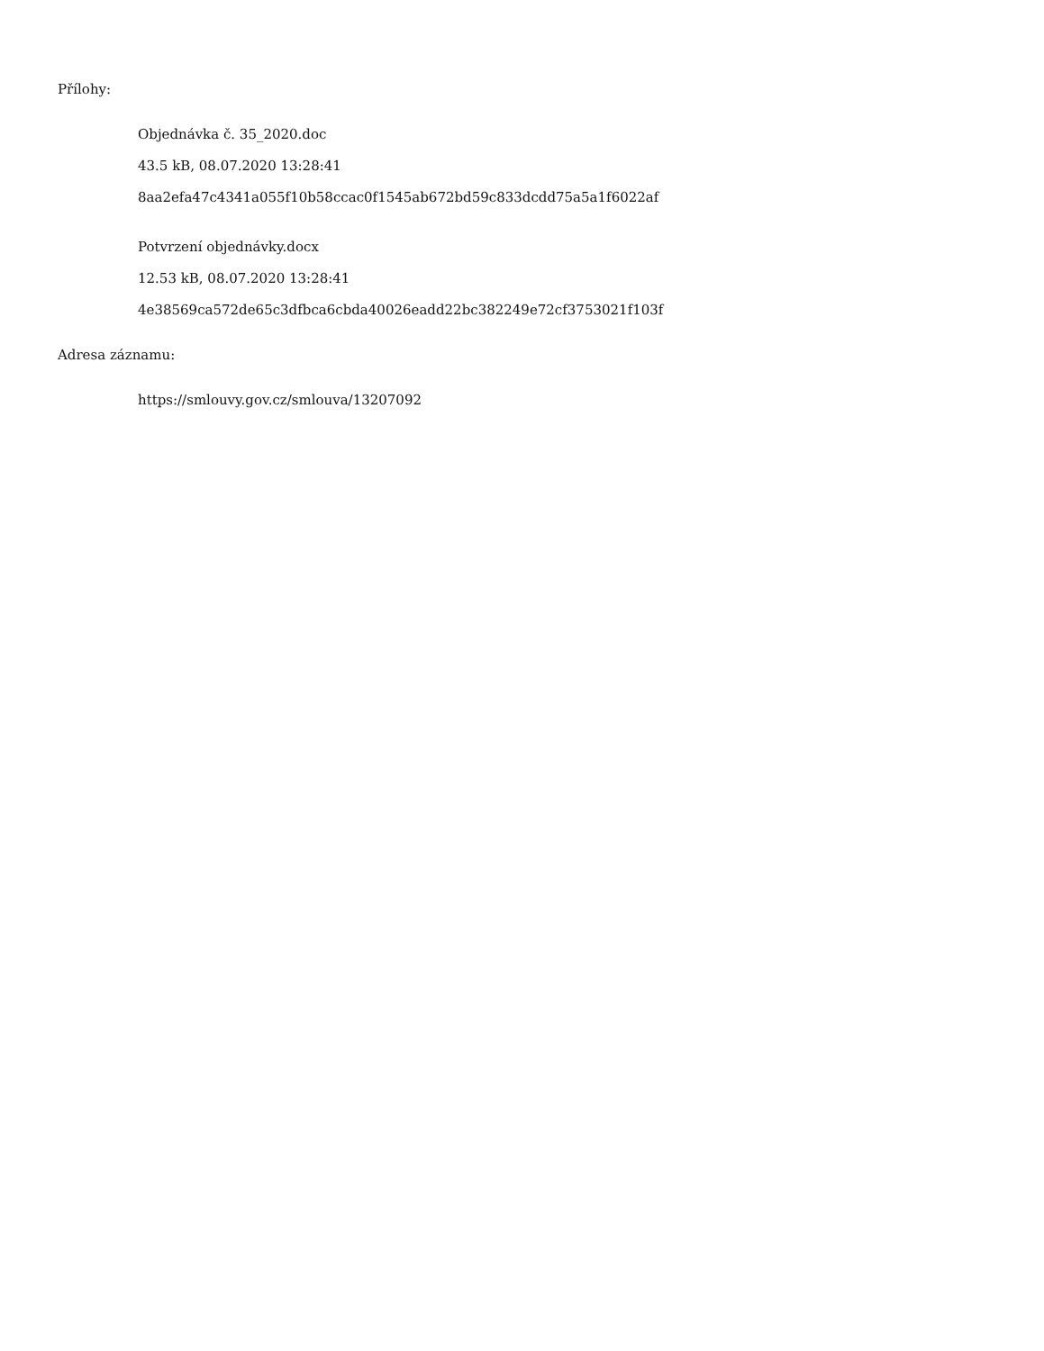Přílohy:
Objednávka č. 35_2020.doc
43.5 kB, 08.07.2020 13:28:41
8aa2efa47c4341a055f10b58ccac0f1545ab672bd59c833dcdd75a5a1f6022af
Potvrzení objednávky.docx
12.53 kB, 08.07.2020 13:28:41
4e38569ca572de65c3dfbca6cbda40026eadd22bc382249e72cf3753021f103f
Adresa záznamu:
https://smlouvy.gov.cz/smlouva/13207092